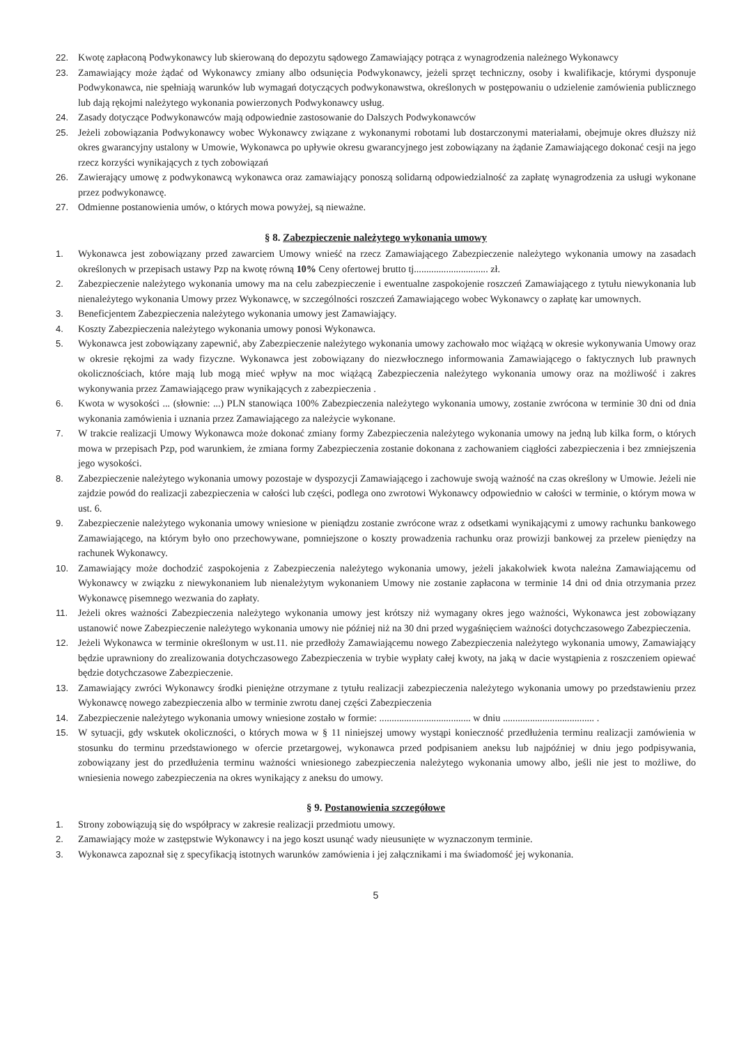22. Kwotę zapłaconą Podwykonawcy lub skierowaną do depozytu sądowego Zamawiający potrąca z wynagrodzenia należnego Wykonawcy
23. Zamawiający może żądać od Wykonawcy zmiany albo odsunięcia Podwykonawcy, jeżeli sprzęt techniczny, osoby i kwalifikacje, którymi dysponuje Podwykonawca, nie spełniają warunków lub wymagań dotyczących podwykonawstwa, określonych w postępowaniu o udzielenie zamówienia publicznego lub dają rękojmi należytego wykonania powierzonych Podwykonawcy usług.
24. Zasady dotyczące Podwykonawców mają odpowiednie zastosowanie do Dalszych Podwykonawców
25. Jeżeli zobowiązania Podwykonawcy wobec Wykonawcy związane z wykonanymi robotami lub dostarczonymi materiałami, obejmuje okres dłuższy niż okres gwarancyjny ustalony w Umowie, Wykonawca po upływie okresu gwarancyjnego jest zobowiązany na żądanie Zamawiającego dokonać cesji na jego rzecz korzyści wynikających z tych zobowiązań
26. Zawierający umowę z podwykonawcą wykonawca oraz zamawiający ponoszą solidarną odpowiedzialność za zapłatę wynagrodzenia za usługi wykonane przez podwykonawcę.
27. Odmienne postanowienia umów, o których mowa powyżej, są nieważne.
§ 8. Zabezpieczenie należytego wykonania umowy
1. Wykonawca jest zobowiązany przed zawarciem Umowy wnieść na rzecz Zamawiającego Zabezpieczenie należytego wykonania umowy na zasadach określonych w przepisach ustawy Pzp na kwotę równą 10% Ceny ofertowej brutto tj.............................. zł.
2. Zabezpieczenie należytego wykonania umowy ma na celu zabezpieczenie i ewentualne zaspokojenie roszczeń Zamawiającego z tytułu niewykonania lub nienależytego wykonania Umowy przez Wykonawcę, w szczególności roszczeń Zamawiającego wobec Wykonawcy o zapłatę kar umownych.
3. Beneficjentem Zabezpieczenia należytego wykonania umowy jest Zamawiający.
4. Koszty Zabezpieczenia należytego wykonania umowy ponosi Wykonawca.
5. Wykonawca jest zobowiązany zapewnić, aby Zabezpieczenie należytego wykonania umowy zachowało moc wiążącą w okresie wykonywania Umowy oraz w okresie rękojmi za wady fizyczne. Wykonawca jest zobowiązany do niezwłocznego informowania Zamawiającego o faktycznych lub prawnych okolicznościach, które mają lub mogą mieć wpływ na moc wiążącą Zabezpieczenia należytego wykonania umowy oraz na możliwość i zakres wykonywania przez Zamawiającego praw wynikających z zabezpieczenia .
6. Kwota w wysokości ... (słownie: ...) PLN stanowiąca 100% Zabezpieczenia należytego wykonania umowy, zostanie zwrócona w terminie 30 dni od dnia wykonania zamówienia i uznania przez Zamawiającego za należycie wykonane.
7. W trakcie realizacji Umowy Wykonawca może dokonać zmiany formy Zabezpieczenia należytego wykonania umowy na jedną lub kilka form, o których mowa w przepisach Pzp, pod warunkiem, że zmiana formy Zabezpieczenia zostanie dokonana z zachowaniem ciągłości zabezpieczenia i bez zmniejszenia jego wysokości.
8. Zabezpieczenie należytego wykonania umowy pozostaje w dyspozycji Zamawiającego i zachowuje swoją ważność na czas określony w Umowie. Jeżeli nie zajdzie powód do realizacji zabezpieczenia w całości lub części, podlega ono zwrotowi Wykonawcy odpowiednio w całości w terminie, o którym mowa w ust. 6.
9. Zabezpieczenie należytego wykonania umowy wniesione w pieniądzu zostanie zwrócone wraz z odsetkami wynikającymi z umowy rachunku bankowego Zamawiającego, na którym było ono przechowywane, pomniejszone o koszty prowadzenia rachunku oraz prowizji bankowej za przelew pieniędzy na rachunek Wykonawcy.
10. Zamawiający może dochodzić zaspokojenia z Zabezpieczenia należytego wykonania umowy, jeżeli jakakolwiek kwota należna Zamawiającemu od Wykonawcy w związku z niewykonaniem lub nienależytym wykonaniem Umowy nie zostanie zapłacona w terminie 14 dni od dnia otrzymania przez Wykonawcę pisemnego wezwania do zapłaty.
11. Jeżeli okres ważności Zabezpieczenia należytego wykonania umowy jest krótszy niż wymagany okres jego ważności, Wykonawca jest zobowiązany ustanowić nowe Zabezpieczenie należytego wykonania umowy nie później niż na 30 dni przed wygaśnięciem ważności dotychczasowego Zabezpieczenia.
12. Jeżeli Wykonawca w terminie określonym w ust.11. nie przedłoży Zamawiającemu nowego Zabezpieczenia należytego wykonania umowy, Zamawiający będzie uprawniony do zrealizowania dotychczasowego Zabezpieczenia w trybie wypłaty całej kwoty, na jaką w dacie wystąpienia z roszczeniem opiewać będzie dotychczasowe Zabezpieczenie.
13. Zamawiający zwróci Wykonawcy środki pieniężne otrzymane z tytułu realizacji zabezpieczenia należytego wykonania umowy po przedstawieniu przez Wykonawcę nowego zabezpieczenia albo w terminie zwrotu danej części Zabezpieczenia
14. Zabezpieczenie należytego wykonania umowy wniesione zostało w formie: ..................................... w dniu ..................................... .
15. W sytuacji, gdy wskutek okoliczności, o których mowa w § 11 niniejszej umowy wystąpi konieczność przedłużenia terminu realizacji zamówienia w stosunku do terminu przedstawionego w ofercie przetargowej, wykonawca przed podpisaniem aneksu lub najpóźniej w dniu jego podpisywania, zobowiązany jest do przedłużenia terminu ważności wniesionego zabezpieczenia należytego wykonania umowy albo, jeśli nie jest to możliwe, do wniesienia nowego zabezpieczenia na okres wynikający z aneksu do umowy.
§ 9. Postanowienia szczegółowe
1. Strony zobowiązują się do współpracy w zakresie realizacji przedmiotu umowy.
2. Zamawiający może w zastępstwie Wykonawcy i na jego koszt usunąć wady nieusunięte w wyznaczonym terminie.
3. Wykonawca zapoznał się z specyfikacją istotnych warunków zamówienia i jej załącznikami i ma świadomość jej wykonania.
5